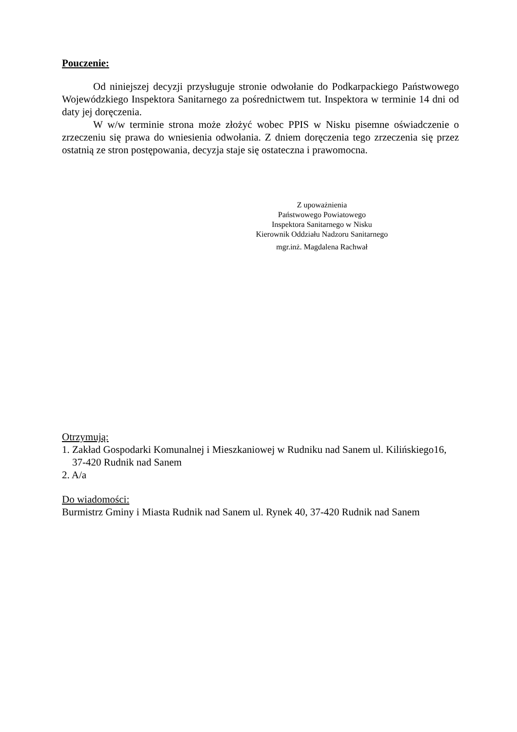Pouczenie:
Od niniejszej decyzji przysługuje stronie odwołanie do Podkarpackiego Państwowego Wojewódzkiego Inspektora Sanitarnego za pośrednictwem tut. Inspektora w terminie 14 dni od daty jej doręczenia.
W w/w terminie strona może złożyć wobec PPIS w Nisku pisemne oświadczenie o zrzeczeniu się prawa do wniesienia odwołania. Z dniem doręczenia tego zrzeczenia się przez ostatnią ze stron postępowania, decyzja staje się ostateczna i prawomocna.
Z upoważnienia
Państwowego Powiatowego
Inspektora Sanitarnego w Nisku
Kierownik Oddziału Nadzoru Sanitarnego
mgr.inż. Magdalena Rachwał
Otrzymują:
1. Zakład Gospodarki Komunalnej i Mieszkaniowej w Rudniku nad Sanem ul. Kilińskiego16,
37-420 Rudnik nad Sanem
2. A/a
Do wiadomości:
Burmistrz Gminy i Miasta Rudnik nad Sanem ul. Rynek 40, 37-420 Rudnik nad Sanem